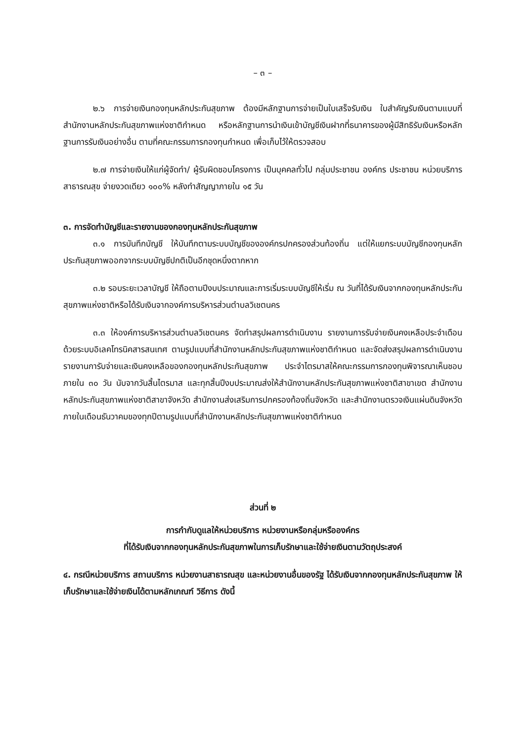– ๓ –
๒.๖ การจ่ายเงินกองทุนหลักประกันสุขภาพ ต้องมีหลักฐานการจ่ายเป็นใบเสร็จรับเงิน ใบสำคัญรับเงินตามแบบที่สำนักงานหลักประกันสุขภาพแห่งชาติกำหนด หรือหลักฐานการนำเงินเข้าบัญชีเงินฝากที่ธนาคารของผู้มีสิทธิรับเงินหรือหลักฐานการรับเงินอย่างอื่น ตามที่คณะกรรมการกองทุนกำหนด เพื่อเก็บไว้ให้ตรวจสอบ
๒.๗ การจ่ายเงินให้แก่ผู้จัดทำ/ ผู้รับผิดชอบโครงการ เป็นบุคคลทั่วไป กลุ่มประชาชน องค์กร ประชาชน หน่วยบริการสาธารณสุข จ่ายงวดเดียว ๑๐๐% หลังทำสัญญาภายใน ๑๕ วัน
๓. การจัดทำบัญชีและรายงานของกองทุนหลักประกันสุขภาพ
๓.๑ การบันทึกบัญชี ให้บันทึกตามระบบบัญชีขององค์กรปกครองส่วนท้องถิ่น แต่ให้แยกระบบบัญชีกองทุนหลักประกันสุขภาพออกจากระบบบัญชีปกติเป็นอีกชุดหนึ่งตากหาก
๓.๒ รอบระยะเวลาบัญชี ให้ถือตามปีงบประมาณและการเริ่มระบบบัญชีให้เริ่ม ณ วันที่ได้รับเงินจากกองทุนหลักประกันสุขภาพแห่งชาติหรือได้รับเงินจากองค์การบริหารส่วนตำบลวิเชตนคร
๓.๓ ให้องค์การบริหารส่วนตำบลวิเชตนคร จัดทำสรุปผลการดำเนินงาน รายงานการรับจ่ายเงินคงเหลือประจำเดือน ด้วยระบบอิเลคโทรนิคสารสนเทศ ตามรูปแบบที่สำนักงานหลักประกันสุขภาพแห่งชาติกำหนด และจัดส่งสรุปผลการดำเนินงาน รายงานการับจ่ายและเงินคงเหลือของกองทุนหลักประกันสุขภาพ ประจำไตรมาสให้คณะกรรมการกองทุนพิจารณาเห็นชอบภายใน ๓๐ วัน นับจากวันสิ้นไตรมาส และทุกสิ้นปีงบประมาณส่งให้สำนักงานหลักประกันสุขภาพแห่งชาติสาขาเขต สำนักงานหลักประกันสุขภาพแห่งชาติสาขาจังหวัด สำนักงานส่งเสริมการปกครองท้องถิ่นจังหวัด และสำนักงานตรวจเงินแผ่นดินจังหวัด ภายในเดือนธันวาคมของทุกปีตามรูปแบบที่สำนักงานหลักประกันสุขภาพแห่งชาติกำหนด
ส่วนที่ ๒
การกำกับดูแลให้หน่วยบริการ หน่วยงานหรือกลุ่มหรือองค์กร
ที่ได้รับเงินจากกองทุนหลักประกันสุขภาพในการเก็บรักษาและใช้จ่ายเงินตามวัตถุประสงค์
๔. กรณีหน่วยบริการ สถานบริการ หน่วยงานสาธารณสุข และหน่วยงานอื่นของรัฐ ได้รับเงินจากกองทุนหลักประกันสุขภาพ ให้เก็บรักษาและใช้จ่ายเงินได้ตามหลักเกณฑ์ วิธีการ ดังนี้